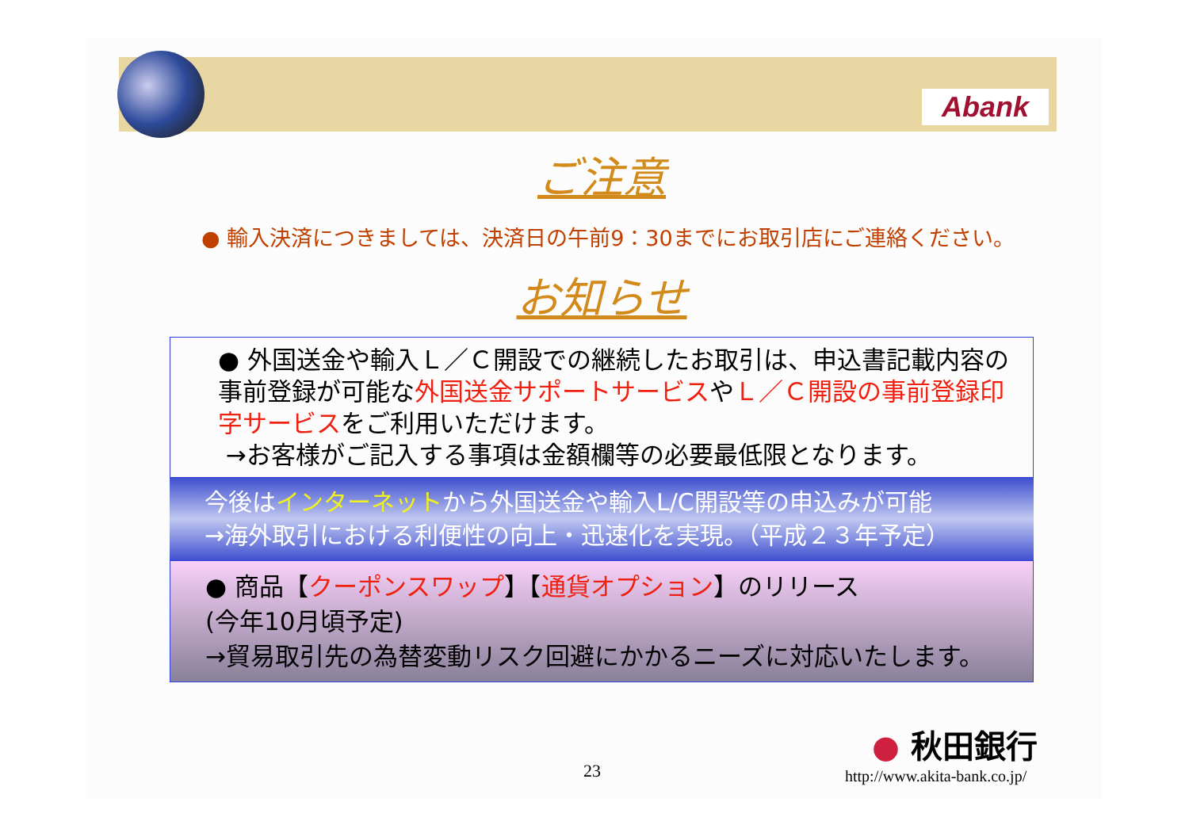Abank
ご注意
● 輸入決済につきましては、決済日の午前9：30までにお取引店にご連絡ください。
お知らせ
● 外国送金や輸入Ｌ／Ｃ開設での継続したお取引は、申込書記載内容の事前登録が可能な外国送金サポートサービスやＬ／Ｃ開設の事前登録印字サービスをご利用いただけます。
→お客様がご記入する事項は金額欄等の必要最低限となります。
今後はインターネットから外国送金や輸入L/C開設等の申込みが可能
→海外取引における利便性の向上・迅速化を実現。（平成２３年予定）
● 商品【クーポンスワップ】【通貨オプション】のリリース
(今年10月頃予定)
→貿易取引先の為替変動リスク回避にかかるニーズに対応いたします。
23
● 秋田銀行
http://www.akita-bank.co.jp/